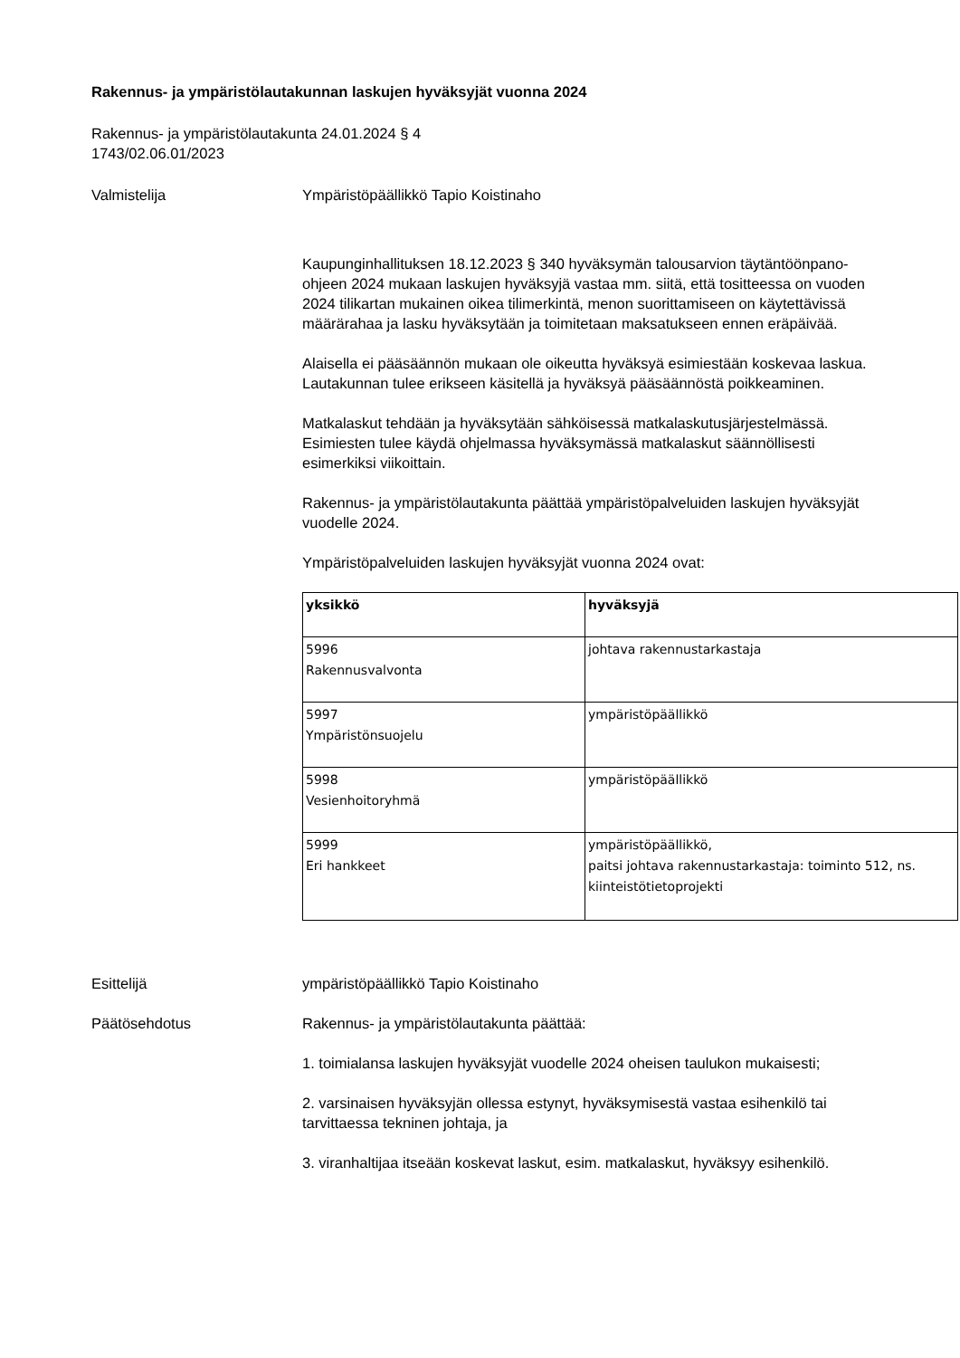Rakennus- ja ympäristölautakunnan laskujen hyväksyjät vuonna 2024
Rakennus- ja ympäristölautakunta 24.01.2024 § 4
1743/02.06.01/2023
Valmistelija Ympäristöpäällikkö Tapio Koistinaho
Kaupunginhallituksen 18.12.2023 § 340 hyväksymän talousarvion täytäntöönpano-ohjeen 2024 mukaan laskujen hyväksyjä vastaa mm. siitä, että tositteessa on vuoden 2024 tilikartan mukainen oikea tilimerkintä, menon suorittamiseen on käytettävissä määrärahaa ja lasku hyväksytään ja toimitetaan maksatukseen ennen eräpäivää.
Alaisella ei pääsäännön mukaan ole oikeutta hyväksyä esimiestään koskevaa laskua. Lautakunnan tulee erikseen käsitellä ja hyväksyä pääsäännöstä poikkeaminen.
Matkalaskut tehdään ja hyväksytään sähköisessä matkalaskutusjärjestelmässä. Esimiesten tulee käydä ohjelmassa hyväksymässä matkalaskut säännöllisesti esimerkiksi viikoittain.
Rakennus- ja ympäristölautakunta päättää ympäristöpalveluiden laskujen hyväksyjät vuodelle 2024.
Ympäristöpalveluiden laskujen hyväksyjät vuonna 2024 ovat:
| yksikkö | hyväksyjä |
| --- | --- |
| 5996 Rakennusvalvonta | johtava rakennustarkastaja |
| 5997 Ympäristönsuojelu | ympäristöpäällikkö |
| 5998 Vesienhoitoryhmä | ympäristöpäällikkö |
| 5999 Eri hankkeet | ympäristöpäällikkö, paitsi johtava rakennustarkastaja: toiminto 512, ns. kiinteistötietoprojekti |
Esittelijä ympäristöpäällikkö Tapio Koistinaho
Päätösehdotus Rakennus- ja ympäristölautakunta päättää:
1. toimialansa laskujen hyväksyjät vuodelle 2024 oheisen taulukon mukaisesti;
2. varsinaisen hyväksyjän ollessa estynyt, hyväksymisestä vastaa esihenkilö tai tarvittaessa tekninen johtaja, ja
3. viranhaltijaa itseään koskevat laskut, esim. matkalaskut, hyväksyy esihenkilö.